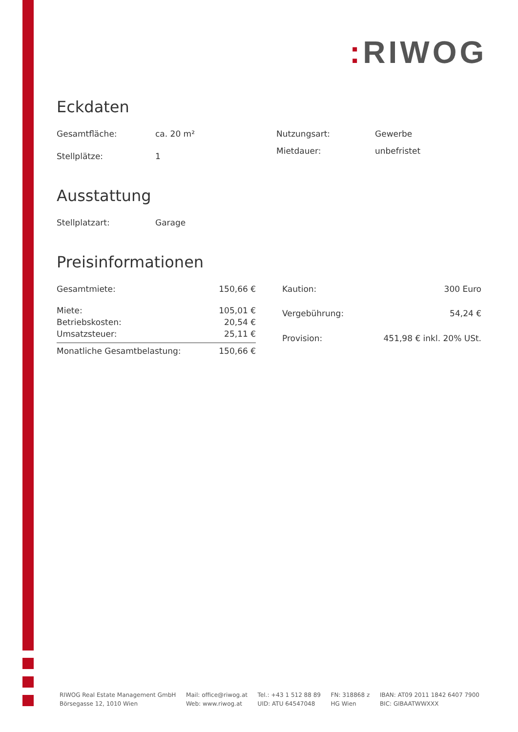: RIWOG
Eckdaten
| Gesamtfläche: | ca. 20 m² |
| Stellplätze: | 1 |
| Nutzungsart: | Gewerbe |
| Mietdauer: | unbefristet |
Ausstattung
| Stellplatzart: | Garage |
Preisinformationen
| Gesamtmiete: | 150,66 € |
| Miete: | 105,01 € |
| Betriebskosten: | 20,54 € |
| Umsatzsteuer: | 25,11 € |
| Monatliche Gesamtbelastung: | 150,66 € |
| Kaution: | 300 Euro |
| Vergebührung: | 54,24 € |
| Provision: | 451,98 € inkl. 20% USt. |
RIWOG Real Estate Management GmbH
Börsegasse 12, 1010 Wien
Mail: office@riwog.at
Web: www.riwog.at
Tel.: +43 1 512 88 89
UID: ATU 64547048
FN: 318868 z
HG Wien
IBAN: AT09 2011 1842 6407 7900
BIC: GIBAATWWXXX